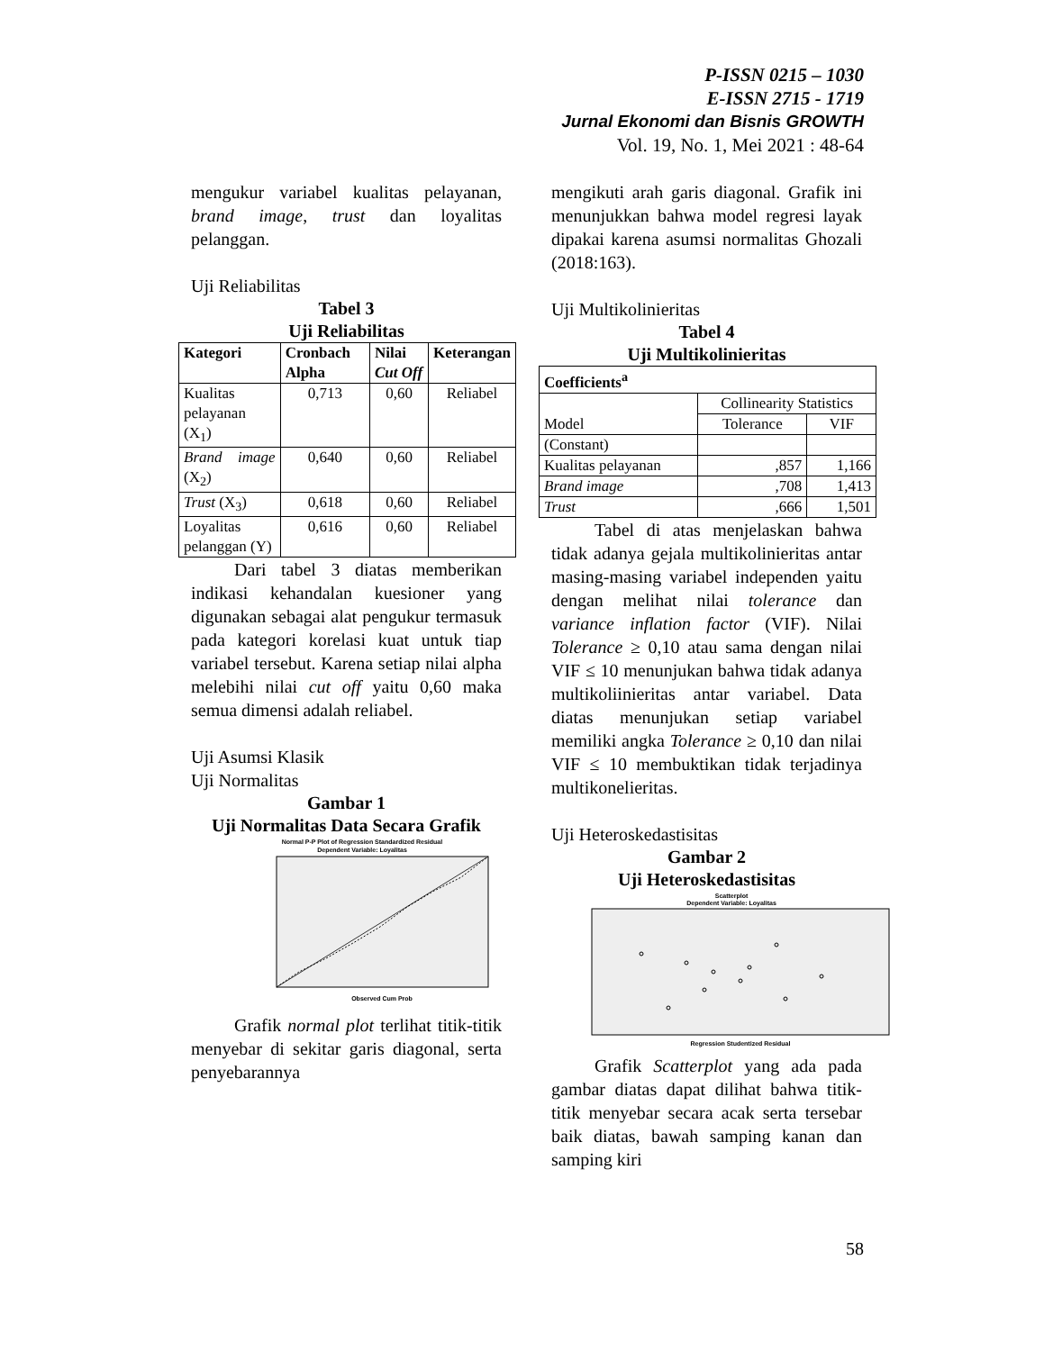P-ISSN 0215 – 1030
E-ISSN 2715 - 1719
Jurnal Ekonomi dan Bisnis GROWTH
Vol. 19, No. 1, Mei 2021 : 48-64
mengukur variabel kualitas pelayanan, brand image, trust dan loyalitas pelanggan.
Uji Reliabilitas
Tabel 3
Uji Reliabilitas
| Kategori | Cronbach Alpha | Nilai Cut Off | Keterangan |
| --- | --- | --- | --- |
| Kualitas pelayanan (X<sub>1</sub>) | 0,713 | 0,60 | Reliabel |
| Brand image (X<sub>2</sub>) | 0,640 | 0,60 | Reliabel |
| Trust (X<sub>3</sub>) | 0,618 | 0,60 | Reliabel |
| Loyalitas pelanggan (Y) | 0,616 | 0,60 | Reliabel |
Dari tabel 3 diatas memberikan indikasi kehandalan kuesioner yang digunakan sebagai alat pengukur termasuk pada kategori korelasi kuat untuk tiap variabel tersebut. Karena setiap nilai alpha melebihi nilai cut off yaitu 0,60 maka semua dimensi adalah reliabel.
Uji Asumsi Klasik
Uji Normalitas
Gambar 1
Uji Normalitas Data Secara Grafik
Normal P-P Plot of Regression Standardized Residual
Dependent Variable: Loyalitas
Observed Cum Prob
Grafik normal plot terlihat titik-titik menyebar di sekitar garis diagonal, serta penyebarannya
mengikuti arah garis diagonal. Grafik ini menunjukkan bahwa model regresi layak dipakai karena asumsi normalitas Ghozali (2018:163).
Uji Multikolinieritas
Tabel 4
Uji Multikolinieritas
| Coefficients<sup>a</sup> | | |
| --- | --- | --- |
| Model | Collinearity Statistics | |
| | Tolerance | VIF |
| (Constant) | | |
| Kualitas pelayanan | ,857 | 1,166 |
| Brand image | ,708 | 1,413 |
| Trust | ,666 | 1,501 |
Tabel di atas menjelaskan bahwa tidak adanya gejala multikolinieritas antar masing-masing variabel independen yaitu dengan melihat nilai tolerance dan variance inflation factor (VIF). Nilai Tolerance ≥ 0,10 atau sama dengan nilai VIF ≤ 10 menunjukan bahwa tidak adanya multikoliinieritas antar variabel. Data diatas menunjukan setiap variabel memiliki angka Tolerance ≥ 0,10 dan nilai VIF ≤ 10 membuktikan tidak terjadinya multikonelieritas.
Uji Heteroskedastisitas
Gambar 2
Uji Heteroskedastisitas
Scatterplot
Dependent Variable: Loyalitas
Regression Studentized Residual
Grafik Scatterplot yang ada pada gambar diatas dapat dilihat bahwa titik-titik menyebar secara acak serta tersebar baik diatas, bawah samping kanan dan samping kiri
58